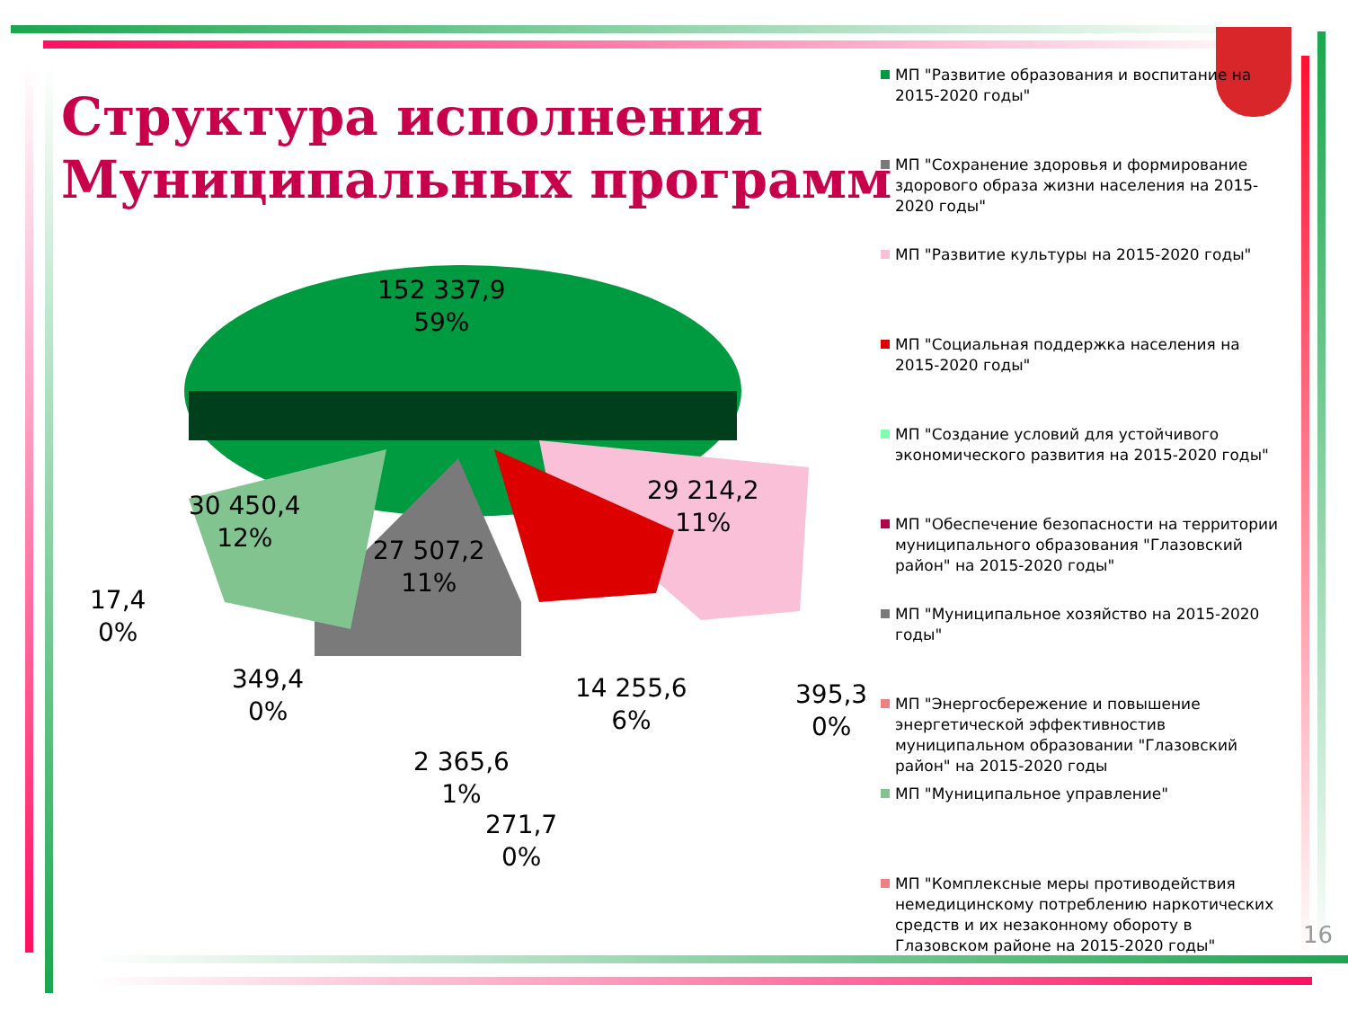Структура исполнения
Муниципальных программ
152 337,9
59%
29 214,2
11%
30 450,4
12%
27 507,2
11%
17,4
0%
349,4
0%
14 255,6
6%
395,3
0%
2 365,6
1%
271,7
0%
МП "Развитие образования и воспитание на 2015-2020 годы"
МП "Сохранение здоровья и формирование здорового образа жизни населения на 2015-2020 годы"
МП "Развитие культуры на 2015-2020 годы"
МП "Социальная поддержка населения на 2015-2020 годы"
МП "Создание условий для устойчивого экономического развития на 2015-2020 годы"
МП "Обеспечение безопасности на территории муниципального образования "Глазовский район" на 2015-2020 годы"
МП "Муниципальное хозяйство на 2015-2020 годы"
МП "Энергосбережение и повышение энергетической эффективностив муниципальном образовании "Глазовский район" на 2015-2020 годы
МП "Муниципальное управление"
МП "Комплексные меры противодействия немедицинскому потреблению наркотических средств и их незаконному обороту в Глазовском районе на 2015-2020 годы"
16